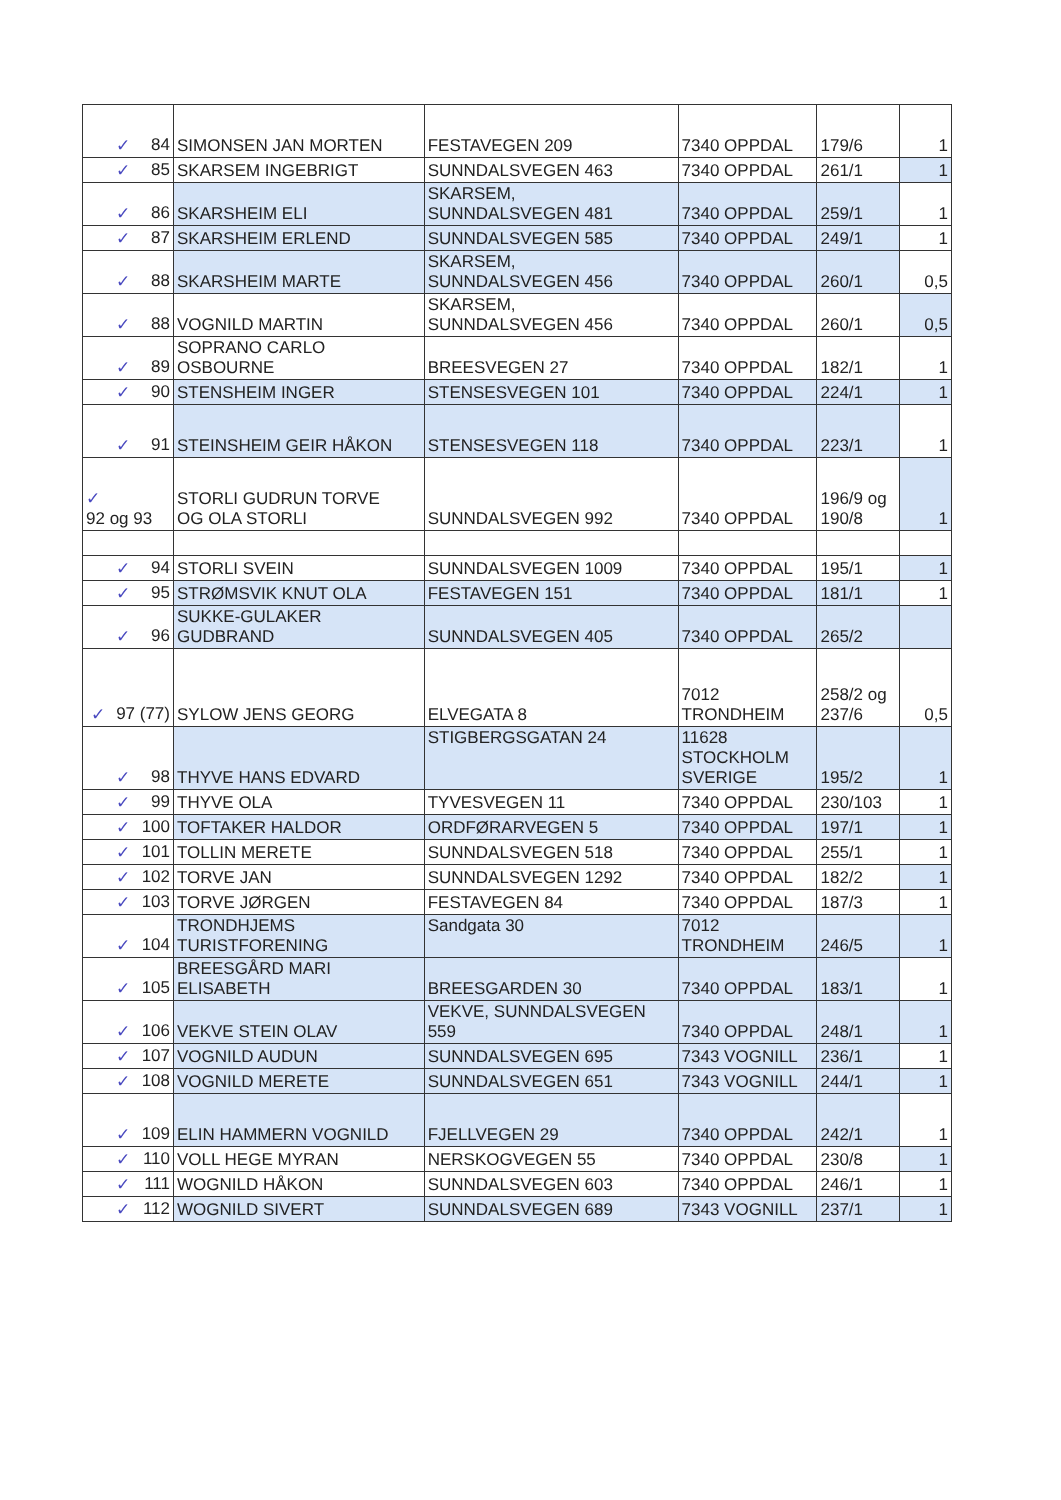| ✓ 84 | SIMONSEN JAN MORTEN | FESTAVEGEN 209 | 7340 OPPDAL | 179/6 | 1 |
| ✓ 85 | SKARSEM INGEBRIGT | SUNNDALSVEGEN 463 | 7340 OPPDAL | 261/1 | 1 |
| ✓ 86 | SKARSHEIM ELI | SKARSEM, SUNNDALSVEGEN 481 | 7340 OPPDAL | 259/1 | 1 |
| ✓ 87 | SKARSHEIM ERLEND | SUNNDALSVEGEN 585 | 7340 OPPDAL | 249/1 | 1 |
| ✓ 88 | SKARSHEIM MARTE | SKARSEM, SUNNDALSVEGEN 456 | 7340 OPPDAL | 260/1 | 0,5 |
| ✓ 88 | VOGNILD MARTIN | SKARSEM, SUNNDALSVEGEN 456 | 7340 OPPDAL | 260/1 | 0,5 |
| ✓ 89 | SOPRANO CARLO OSBOURNE | BREESVEGEN 27 | 7340 OPPDAL | 182/1 | 1 |
| ✓ 90 | STENSHEIM INGER | STENSESVEGEN 101 | 7340 OPPDAL | 224/1 | 1 |
| ✓ 91 | STEINSHEIM GEIR HÅKON | STENSESVEGEN 118 | 7340 OPPDAL | 223/1 | 1 |
| ✓ 92 og 93 | STORLI GUDRUN TORVE OG OLA STORLI | SUNNDALSVEGEN 992 | 7340 OPPDAL | 196/9 og 190/8 | 1 |
| ✓ 94 | STORLI SVEIN | SUNNDALSVEGEN 1009 | 7340 OPPDAL | 195/1 | 1 |
| ✓ 95 | STRØMSVIK KNUT OLA | FESTAVEGEN 151 | 7340 OPPDAL | 181/1 | 1 |
| ✓ 96 | SUKKE-GULAKER GUDBRAND | SUNNDALSVEGEN 405 | 7340 OPPDAL | 265/2 | |
| ✓ 97 (77) | SYLOW JENS GEORG | ELVEGATA 8 | 7012 TRONDHEIM | 258/2 og 237/6 | 0,5 |
| ✓ 98 | THYVE HANS EDVARD | STIGBERGSGATAN 24 | 11628 STOCKHOLM SVERIGE | 195/2 | 1 |
| ✓ 99 | THYVE OLA | TYVESVEGEN 11 | 7340 OPPDAL | 230/103 | 1 |
| ✓ 100 | TOFTAKER HALDOR | ORDFØRARVEGEN 5 | 7340 OPPDAL | 197/1 | 1 |
| ✓ 101 | TOLLIN MERETE | SUNNDALSVEGEN 518 | 7340 OPPDAL | 255/1 | 1 |
| ✓ 102 | TORVE JAN | SUNNDALSVEGEN 1292 | 7340 OPPDAL | 182/2 | 1 |
| ✓ 103 | TORVE JØRGEN | FESTAVEGEN 84 | 7340 OPPDAL | 187/3 | 1 |
| ✓ 104 | TRONDHJEMS TURISTFORENING | Sandgata 30 | 7012 TRONDHEIM | 246/5 | 1 |
| ✓ 105 | BREESGÅRD MARI ELISABETH | BREESGARDEN 30 | 7340 OPPDAL | 183/1 | 1 |
| ✓ 106 | VEKVE STEIN OLAV | VEKVE, SUNNDALSVEGEN 559 | 7340 OPPDAL | 248/1 | 1 |
| ✓ 107 | VOGNILD AUDUN | SUNNDALSVEGEN 695 | 7343 VOGNILL | 236/1 | 1 |
| ✓ 108 | VOGNILD MERETE | SUNNDALSVEGEN 651 | 7343 VOGNILL | 244/1 | 1 |
| ✓ 109 | ELIN HAMMERN VOGNILD | FJELLVEGEN 29 | 7340 OPPDAL | 242/1 | 1 |
| ✓ 110 | VOLL HEGE MYRAN | NERSKOGVEGEN 55 | 7340 OPPDAL | 230/8 | 1 |
| ✓ 111 | WOGNILD HÅKON | SUNNDALSVEGEN 603 | 7340 OPPDAL | 246/1 | 1 |
| ✓ 112 | WOGNILD SIVERT | SUNNDALSVEGEN 689 | 7343 VOGNILL | 237/1 | 1 |